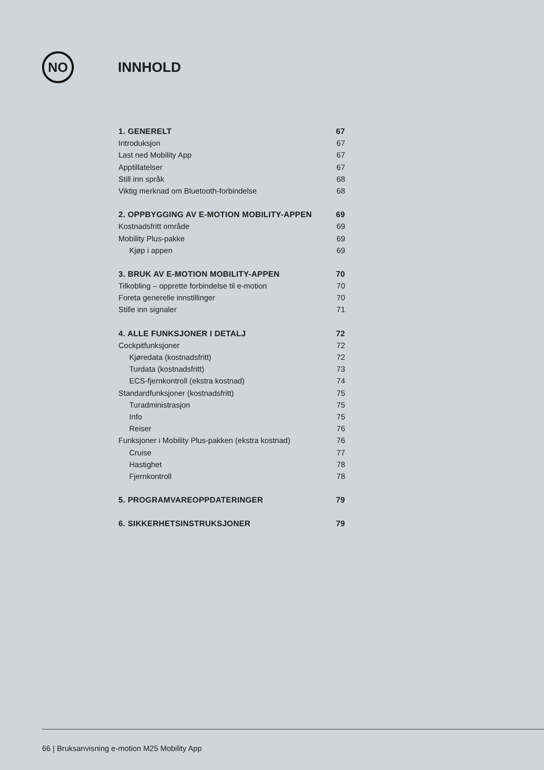NO
INNHOLD
1. GENERELT 67
Introduksjon 67
Last ned Mobility App 67
Apptillatelser 67
Still inn språk 68
Viktig merknad om Bluetooth-forbindelse 68
2. OPPBYGGING AV E-MOTION MOBILITY-APPEN 69
Kostnadsfritt område 69
Mobility Plus-pakke 69
Kjøp i appen 69
3. BRUK AV E-MOTION MOBILITY-APPEN 70
Tilkobling – opprette forbindelse til e-motion 70
Foreta generelle innstillinger 70
Stille inn signaler 71
4. ALLE FUNKSJONER I DETALJ 72
Cockpitfunksjoner 72
Kjøredata (kostnadsfritt) 72
Turdata (kostnadsfritt) 73
ECS-fjernkontroll (ekstra kostnad) 74
Standardfunksjoner (kostnadsfritt) 75
Turadministrasjon 75
Info 75
Reiser 76
Funksjoner i Mobility Plus-pakken (ekstra kostnad) 76
Cruise 77
Hastighet 78
Fjernkontroll 78
5. PROGRAMVAREOPPDATERINGER 79
6. SIKKERHETSINSTRUKSJONER 79
66 | Bruksanvisning e-motion M25 Mobility App